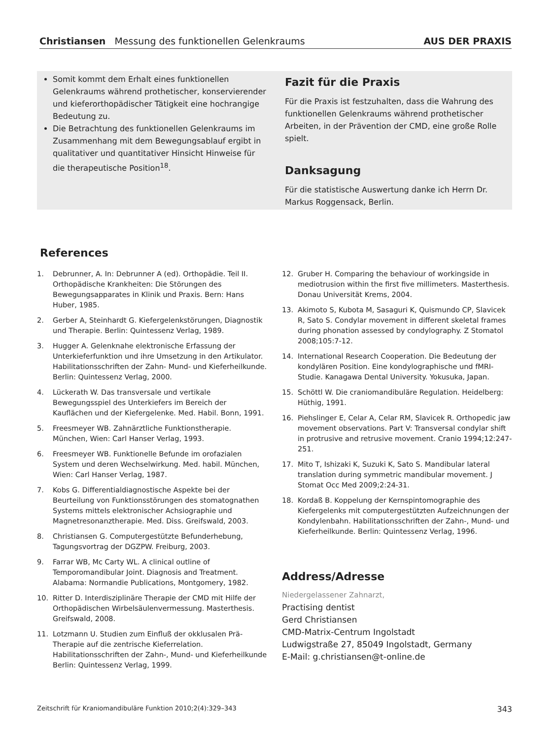Christiansen Messung des funktionellen Gelenkraums
AUS DER PRAXIS
Somit kommt dem Erhalt eines funktionellen Gelenkraums während prothetischer, konservierender und kieferorthopädischer Tätigkeit eine hochrangige Bedeutung zu.
Die Betrachtung des funktionellen Gelenkraums im Zusammenhang mit dem Bewegungsablauf ergibt in qualitativer und quantitativer Hinsicht Hinweise für die therapeutische Position<sup>18</sup>.
Fazit für die Praxis
Für die Praxis ist festzuhalten, dass die Wahrung des funktionellen Gelenkraums während prothetischer Arbeiten, in der Prävention der CMD, eine große Rolle spielt.
Danksagung
Für die statistische Auswertung danke ich Herrn Dr. Markus Roggensack, Berlin.
References
1. Debrunner, A. In: Debrunner A (ed). Orthopädie. Teil II. Orthopädische Krankheiten: Die Störungen des Bewegungsapparates in Klinik und Praxis. Bern: Hans Huber, 1985.
2. Gerber A, Steinhardt G. Kiefergelenkstörungen, Diagnostik und Therapie. Berlin: Quintessenz Verlag, 1989.
3. Hugger A. Gelenknahe elektronische Erfassung der Unterkieferfunktion und ihre Umsetzung in den Artikulator. Habilitationsschriften der Zahn- Mund- und Kieferheilkunde. Berlin: Quintessenz Verlag, 2000.
4. Lückerath W. Das transversale und vertikale Bewegungsspiel des Unterkiefers im Bereich der Kauflächen und der Kiefergelenke. Med. Habil. Bonn, 1991.
5. Freesmeyer WB. Zahnärztliche Funktionstherapie. München, Wien: Carl Hanser Verlag, 1993.
6. Freesmeyer WB. Funktionelle Befunde im orofazialen System und deren Wechselwirkung. Med. habil. München, Wien: Carl Hanser Verlag, 1987.
7. Kobs G. Differentialdiagnostische Aspekte bei der Beurteilung von Funktionsstörungen des stomatognathen Systems mittels elektronischer Achsiographie und Magnetresonanztherapie. Med. Diss. Greifswald, 2003.
8. Christiansen G. Computergestützte Befunderhebung, Tagungsvortrag der DGZPW. Freiburg, 2003.
9. Farrar WB, Mc Carty WL. A clinical outline of Temporomandibular Joint. Diagnosis and Treatment. Alabama: Normandie Publications, Montgomery, 1982.
10. Ritter D. Interdisziplinäre Therapie der CMD mit Hilfe der Orthopädischen Wirbelsäulenvermessung. Masterthesis. Greifswald, 2008.
11. Lotzmann U. Studien zum Einfluß der okklusalen Prä-Therapie auf die zentrische Kieferrelation. Habilitationsschriften der Zahn-, Mund- und Kieferheilkunde Berlin: Quintessenz Verlag, 1999.
12. Gruber H. Comparing the behaviour of workingside in mediotrusion within the first five millimeters. Masterthesis. Donau Universität Krems, 2004.
13. Akimoto S, Kubota M, Sasaguri K, Quismundo CP, Slavicek R, Sato S. Condylar movement in different skeletal frames during phonation assessed by condylography. Z Stomatol 2008;105:7-12.
14. International Research Cooperation. Die Bedeutung der kondylären Position. Eine kondylographische und fMRI-Studie. Kanagawa Dental University. Yokusuka, Japan.
15. Schöttl W. Die craniomandibuläre Regulation. Heidelberg: Hüthig, 1991.
16. Piehslinger E, Celar A, Celar RM, Slavicek R. Orthopedic jaw movement observations. Part V: Transversal condylar shift in protrusive and retrusive movement. Cranio 1994;12:247-251.
17. Mito T, Ishizaki K, Suzuki K, Sato S. Mandibular lateral translation during symmetric mandibular movement. J Stomat Occ Med 2009;2:24-31.
18. Kordaß B. Koppelung der Kernspintomographie des Kiefergelenks mit computergestützten Aufzeichnungen der Kondylenbahn. Habilitationsschriften der Zahn-, Mund- und Kieferheilkunde. Berlin: Quintessenz Verlag, 1996.
Address/Adresse
Niedergelassener Zahnarzt,
Practising dentist
Gerd Christiansen
CMD-Matrix-Centrum Ingolstadt
Ludwigstraße 27, 85049 Ingolstadt, Germany
E-Mail: g.christiansen@t-online.de
Zeitschrift für Kraniomandibuläre Funktion 2010;2(4):329–343 343